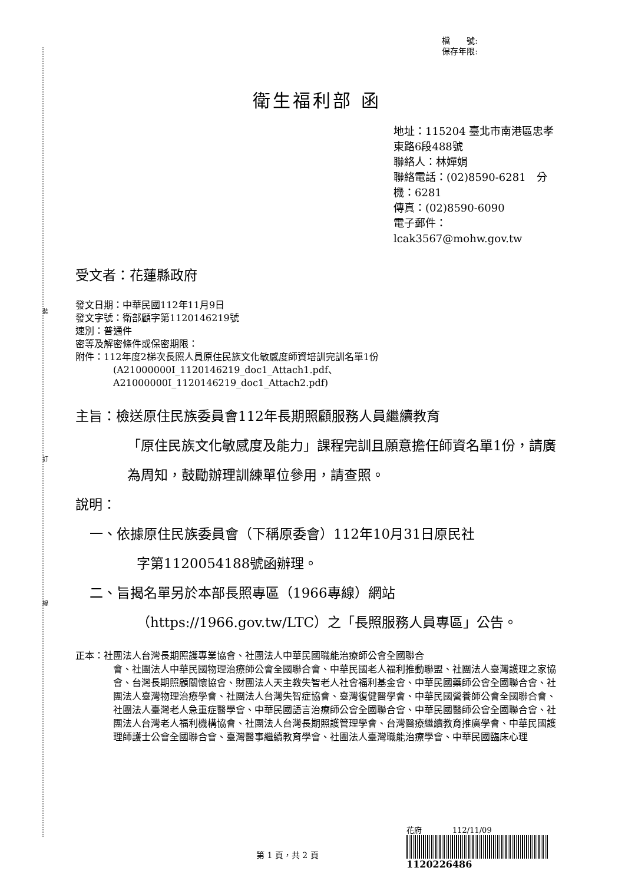裝
訂
線
檔　　號:
保存年限:
衛生福利部 函
地址：115204 臺北市南港區忠孝東路6段488號
聯絡人：林嬋娟
聯絡電話：(02)8590-6281　分機：6281
傳真：(02)8590-6090
電子郵件：lcak3567@mohw.gov.tw
受文者：花蓮縣政府
發文日期：中華民國112年11月9日
發文字號：衛部顧字第1120146219號
速別：普通件
密等及解密條件或保密期限：
附件：112年度2梯次長照人員原住民族文化敏感度師資培訓完訓名單1份
(A21000000I_1120146219_doc1_Attach1.pdf、
A21000000I_1120146219_doc1_Attach2.pdf)
主旨：檢送原住民族委員會112年長期照顧服務人員繼續教育
「原住民族文化敏感度及能力」課程完訓且願意擔任師資名單1份，請廣為周知，鼓勵辦理訓練單位參用，請查照。
說明：
一、依據原住民族委員會（下稱原委會）112年10月31日原民社
字第1120054188號函辦理。
二、旨揭名單另於本部長照專區（1966專線）網站
（https://1966.gov.tw/LTC）之「長照服務人員專區」公告。
正本：社團法人台灣長期照護專業協會、社團法人中華民國職能治療師公會全國聯合
會、社團法人中華民國物理治療師公會全國聯合會、中華民國老人福利推動聯盟、社團法人臺灣護理之家協會、台灣長期照顧關懷協會、財團法人天主教失智老人社會福利基金會、中華民國藥師公會全國聯合會、社團法人臺灣物理治療學會、社團法人台灣失智症協會、臺灣復健醫學會、中華民國營養師公會全國聯合會、社團法人臺灣老人急重症醫學會、中華民國語言治療師公會全國聯合會、中華民國醫師公會全國聯合會、社團法人台灣老人福利機構協會、社團法人台灣長期照護管理學會、台灣醫療繼續教育推廣學會、中華民國護理師護士公會全國聯合會、臺灣醫事繼續教育學會、社團法人臺灣職能治療學會、中華民國臨床心理
花府　　　　112/11/09
1120226486
第 1 頁，共 2 頁